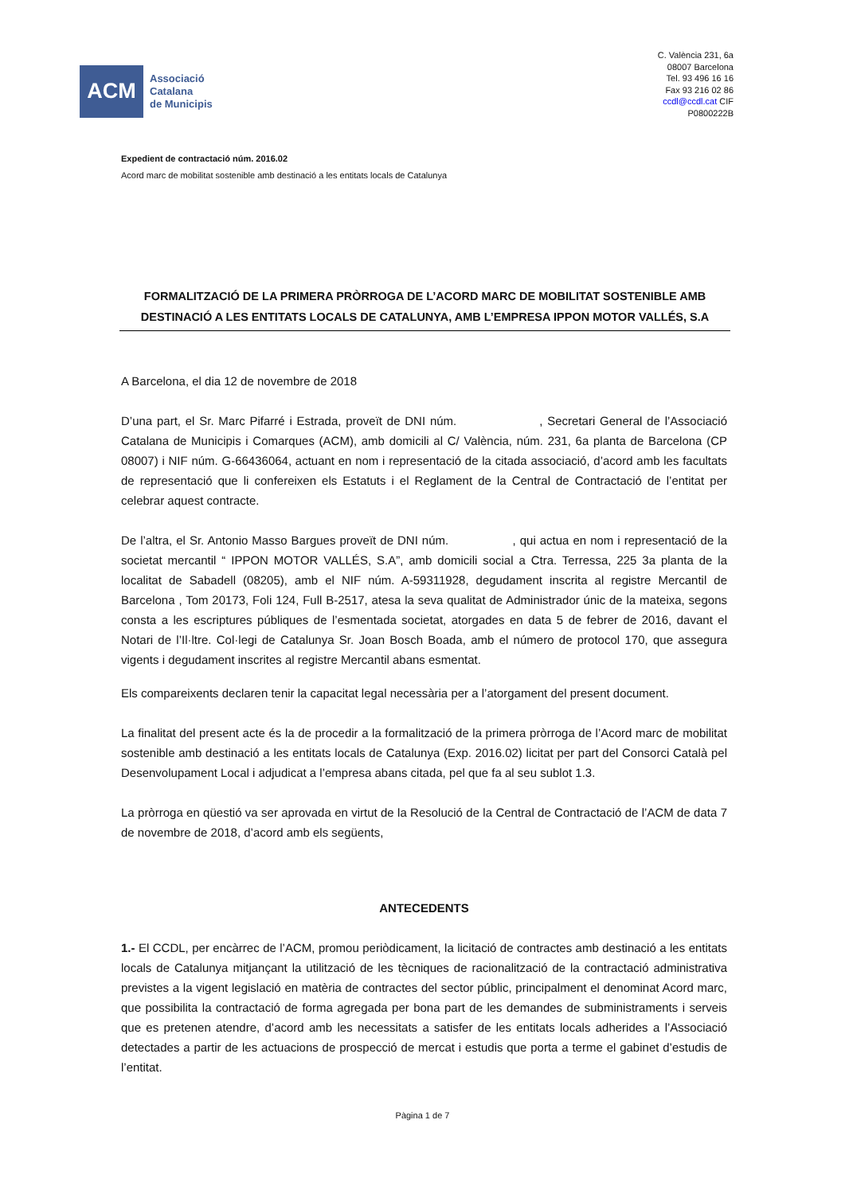ACM
Associació
Catalana
de Municipis
C. València 231, 6a
08007 Barcelona
Tel. 93 496 16 16
Fax 93 216 02 86
ccdl@ccdl.cat CIF
P0800222B
Expedient de contractació núm. 2016.02
Acord marc de mobilitat sostenible amb destinació a les entitats locals de Catalunya
FORMALITZACIÓ DE LA PRIMERA PRÒRROGA DE L’ACORD MARC DE MOBILITAT SOSTENIBLE AMB DESTINACIÓ A LES ENTITATS LOCALS DE CATALUNYA, AMB L’EMPRESA IPPON MOTOR VALLÉS, S.A
A Barcelona, el dia 12 de novembre de 2018
D’una part, el Sr. Marc Pifarré i Estrada, proveït de DNI núm. , Secretari General de l’Associació Catalana de Municipis i Comarques (ACM), amb domicili al C/ València, núm. 231, 6a planta de Barcelona (CP 08007) i NIF núm. G-66436064, actuant en nom i representació de la citada associació, d’acord amb les facultats de representació que li confereixen els Estatuts i el Reglament de la Central de Contractació de l’entitat per celebrar aquest contracte.
De l’altra, el Sr. Antonio Masso Bargues proveït de DNI núm. , qui actua en nom i representació de la societat mercantil “ IPPON MOTOR VALLÉS, S.A”, amb domicili social a Ctra. Terressa, 225 3a planta de la localitat de Sabadell (08205), amb el NIF núm. A-59311928, degudament inscrita al registre Mercantil de Barcelona , Tom 20173, Foli 124, Full B-2517, atesa la seva qualitat de Administrador únic de la mateixa, segons consta a les escriptures públiques de l’esmentada societat, atorgades en data 5 de febrer de 2016, davant el Notari de l’Il·ltre. Col·legi de Catalunya Sr. Joan Bosch Boada, amb el número de protocol 170, que assegura vigents i degudament inscrites al registre Mercantil abans esmentat.
Els compareixents declaren tenir la capacitat legal necessària per a l’atorgament del present document.
La finalitat del present acte és la de procedir a la formalització de la primera pròrroga de l’Acord marc de mobilitat sostenible amb destinació a les entitats locals de Catalunya (Exp. 2016.02) licitat per part del Consorci Català pel Desenvolupament Local i adjudicat a l’empresa abans citada, pel que fa al seu sublot 1.3.
La pròrroga en qüestió va ser aprovada en virtut de la Resolució de la Central de Contractació de l’ACM de data 7 de novembre de 2018, d’acord amb els següents,
ANTECEDENTS
1.- El CCDL, per encàrrec de l’ACM, promou periòdicament, la licitació de contractes amb destinació a les entitats locals de Catalunya mitjançant la utilització de les tècniques de racionalització de la contractació administrativa previstes a la vigent legislació en matèria de contractes del sector públic, principalment el denominat Acord marc, que possibilita la contractació de forma agregada per bona part de les demandes de subministraments i serveis que es pretenen atendre, d’acord amb les necessitats a satisfer de les entitats locals adherides a l’Associació detectades a partir de les actuacions de prospecció de mercat i estudis que porta a terme el gabinet d’estudis de l’entitat.
Pàgina 1 de 7